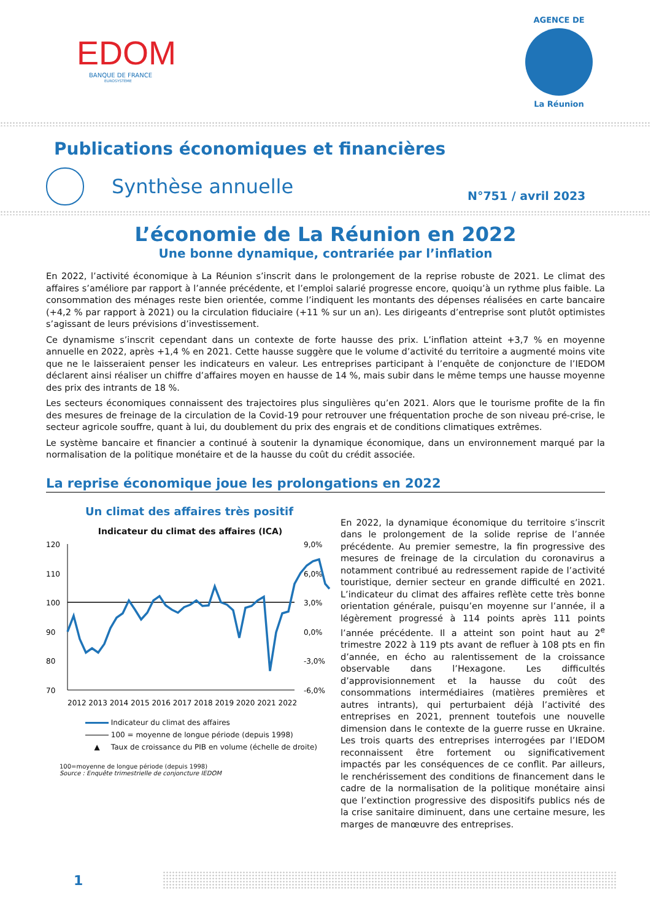EDOM
BANQUE DE FRANCE
EUROSYSTÈME
AGENCE DE
La Réunion
Publications économiques et financières
Synthèse annuelle
N°751 / avril 2023
L’économie de La Réunion en 2022
Une bonne dynamique, contrariée par l’inflation
En 2022, l’activité économique à La Réunion s’inscrit dans le prolongement de la reprise robuste de 2021. Le climat des affaires s’améliore par rapport à l’année précédente, et l’emploi salarié progresse encore, quoiqu’à un rythme plus faible. La consommation des ménages reste bien orientée, comme l’indiquent les montants des dépenses réalisées en carte bancaire (+4,2 % par rapport à 2021) ou la circulation fiduciaire (+11 % sur un an). Les dirigeants d’entreprise sont plutôt optimistes s’agissant de leurs prévisions d’investissement.
Ce dynamisme s’inscrit cependant dans un contexte de forte hausse des prix. L’inflation atteint +3,7 % en moyenne annuelle en 2022, après +1,4 % en 2021. Cette hausse suggère que le volume d’activité du territoire a augmenté moins vite que ne le laisseraient penser les indicateurs en valeur. Les entreprises participant à l’enquête de conjoncture de l’IEDOM déclarent ainsi réaliser un chiffre d’affaires moyen en hausse de 14 %, mais subir dans le même temps une hausse moyenne des prix des intrants de 18 %.
Les secteurs économiques connaissent des trajectoires plus singulières qu’en 2021. Alors que le tourisme profite de la fin des mesures de freinage de la circulation de la Covid-19 pour retrouver une fréquentation proche de son niveau pré-crise, le secteur agricole souffre, quant à lui, du doublement du prix des engrais et de conditions climatiques extrêmes.
Le système bancaire et financier a continué à soutenir la dynamique économique, dans un environnement marqué par la normalisation de la politique monétaire et de la hausse du coût du crédit associée.
La reprise économique joue les prolongations en 2022
Un climat des affaires très positif
Indicateur du climat des affaires (ICA)
120
110
100
90
80
70
9,0%
6,0%
3,0%
0,0%
-3,0%
-6,0%
2012 2013 2014 2015 2016 2017 2018 2019 2020 2021 2022
Indicateur du climat des affaires
100 = moyenne de longue période (depuis 1998)
▲ Taux de croissance du PIB en volume (échelle de droite)
100=moyenne de longue période (depuis 1998)
Source : Enquête trimestrielle de conjoncture IEDOM
En 2022, la dynamique économique du territoire s’inscrit dans le prolongement de la solide reprise de l’année précédente. Au premier semestre, la fin progressive des mesures de freinage de la circulation du coronavirus a notamment contribué au redressement rapide de l’activité touristique, dernier secteur en grande difficulté en 2021. L’indicateur du climat des affaires reflète cette très bonne orientation générale, puisqu’en moyenne sur l’année, il a légèrement progressé à 114 points après 111 points l’année précédente. Il a atteint son point haut au 2<sup>e</sup> trimestre 2022 à 119 pts avant de refluer à 108 pts en fin d’année, en écho au ralentissement de la croissance observable dans l’Hexagone. Les difficultés d’approvisionnement et la hausse du coût des consommations intermédiaires (matières premières et autres intrants), qui perturbaient déjà l’activité des entreprises en 2021, prennent toutefois une nouvelle dimension dans le contexte de la guerre russe en Ukraine. Les trois quarts des entreprises interrogées par l’IEDOM reconnaissent être fortement ou significativement impactés par les conséquences de ce conflit. Par ailleurs, le renchérissement des conditions de financement dans le cadre de la normalisation de la politique monétaire ainsi que l’extinction progressive des dispositifs publics nés de la crise sanitaire diminuent, dans une certaine mesure, les marges de manœuvre des entreprises.
1